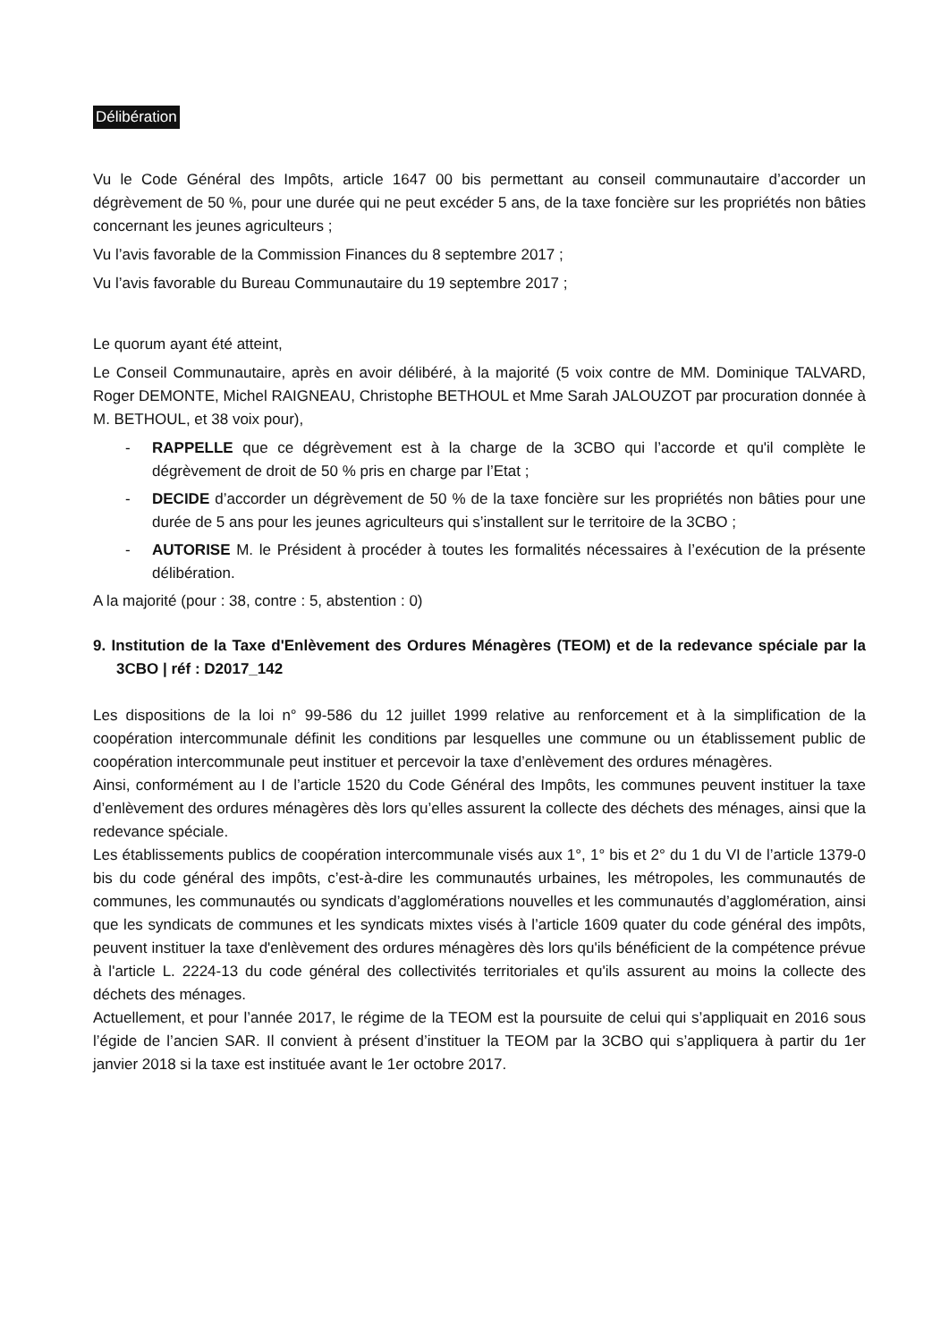Délibération
Vu le Code Général des Impôts, article 1647 00 bis permettant au conseil communautaire d’accorder un dégrèvement de 50 %, pour une durée qui ne peut excéder 5 ans, de la taxe foncière sur les propriétés non bâties concernant les jeunes agriculteurs ;
Vu l’avis favorable de la Commission Finances du 8 septembre 2017 ;
Vu l’avis favorable du Bureau Communautaire du 19 septembre 2017 ;
Le quorum ayant été atteint,
Le Conseil Communautaire, après en avoir délibéré, à la majorité (5 voix contre de MM. Dominique TALVARD, Roger DEMONTE, Michel RAIGNEAU, Christophe BETHOUL et Mme Sarah JALOUZOT par procuration donnée à M. BETHOUL, et 38 voix pour),
- RAPPELLE que ce dégrèvement est à la charge de la 3CBO qui l’accorde et qu'il complète le dégrèvement de droit de 50 % pris en charge par l’Etat ;
- DECIDE d’accorder un dégrèvement de 50 % de la taxe foncière sur les propriétés non bâties pour une durée de 5 ans pour les jeunes agriculteurs qui s’installent sur le territoire de la 3CBO ;
- AUTORISE M. le Président à procéder à toutes les formalités nécessaires à l’exécution de la présente délibération.
A la majorité (pour : 38, contre : 5, abstention : 0)
9. Institution de la Taxe d'Enlèvement des Ordures Ménagères (TEOM) et de la redevance spéciale par la 3CBO | réf : D2017_142
Les dispositions de la loi n° 99-586 du 12 juillet 1999 relative au renforcement et à la simplification de la coopération intercommunale définit les conditions par lesquelles une commune ou un établissement public de coopération intercommunale peut instituer et percevoir la taxe d’enlèvement des ordures ménagères.
Ainsi, conformément au I de l’article 1520 du Code Général des Impôts, les communes peuvent instituer la taxe d’enlèvement des ordures ménagères dès lors qu’elles assurent la collecte des déchets des ménages, ainsi que la redevance spéciale.
Les établissements publics de coopération intercommunale visés aux 1°, 1° bis et 2° du 1 du VI de l’article 1379-0 bis du code général des impôts, c’est-à-dire les communautés urbaines, les métropoles, les communautés de communes, les communautés ou syndicats d’agglomérations nouvelles et les communautés d’agglomération, ainsi que les syndicats de communes et les syndicats mixtes visés à l’article 1609 quater du code général des impôts, peuvent instituer la taxe d'enlèvement des ordures ménagères dès lors qu'ils bénéficient de la compétence prévue à l'article L. 2224-13 du code général des collectivités territoriales et qu'ils assurent au moins la collecte des déchets des ménages.
Actuellement, et pour l’année 2017, le régime de la TEOM est la poursuite de celui qui s’appliquait en 2016 sous l’égide de l’ancien SAR. Il convient à présent d’instituer la TEOM par la 3CBO qui s’appliquera à partir du 1er janvier 2018 si la taxe est instituée avant le 1er octobre 2017.